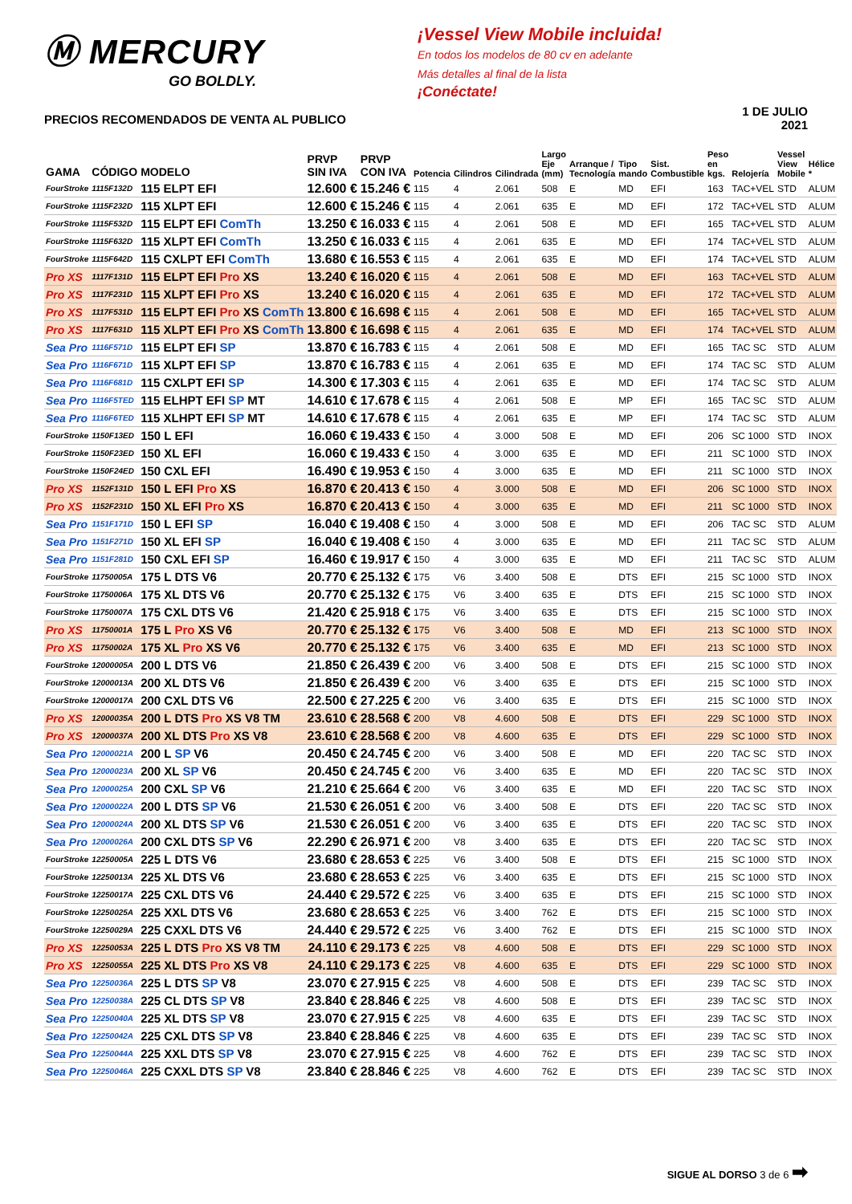Ⓜ MERCURY
GO BOLDLY.
PRECIOS RECOMENDADOS DE VENTA AL PUBLICO
¡Vessel View Mobile incluida!
En todos los modelos de 80 cv en adelante
Más detalles al final de la lista
¡Conéctate!
1 DE JULIO 2021
| GAMA | CÓDIGO | MODELO | PRVP SIN IVA | PRVP CON IVA | Potencia | Cilindros | Cilindrada | Largo Eje (mm) | Arranque / Tecnología | Tipo mando | Sist. Combustible | Peso en kgs. | Relojería | Vessel View Mobile | Hélice * |
| --- | --- | --- | --- | --- | --- | --- | --- | --- | --- | --- | --- | --- | --- | --- | --- |
| FourStroke | 1115F132D | 115 ELPT EFI | 12.600 € | 15.246 € | 115 | 4 | 2.061 | 508 | E | MD | EFI | 163 | TAC+VEL | STD | ALUM |
| FourStroke | 1115F232D | 115 XLPT EFI | 12.600 € | 15.246 € | 115 | 4 | 2.061 | 635 | E | MD | EFI | 172 | TAC+VEL | STD | ALUM |
| FourStroke | 1115F532D | 115 ELPT EFI ComTh | 13.250 € | 16.033 € | 115 | 4 | 2.061 | 508 | E | MD | EFI | 165 | TAC+VEL | STD | ALUM |
| FourStroke | 1115F632D | 115 XLPT EFI ComTh | 13.250 € | 16.033 € | 115 | 4 | 2.061 | 635 | E | MD | EFI | 174 | TAC+VEL | STD | ALUM |
| FourStroke | 1115F642D | 115 CXLPT EFI ComTh | 13.680 € | 16.553 € | 115 | 4 | 2.061 | 635 | E | MD | EFI | 174 | TAC+VEL | STD | ALUM |
| Pro XS | 1117F131D | 115 ELPT EFI Pro XS | 13.240 € | 16.020 € | 115 | 4 | 2.061 | 508 | E | MD | EFI | 163 | TAC+VEL | STD | ALUM |
| Pro XS | 1117F231D | 115 XLPT EFI Pro XS | 13.240 € | 16.020 € | 115 | 4 | 2.061 | 635 | E | MD | EFI | 172 | TAC+VEL | STD | ALUM |
| Pro XS | 1117F531D | 115 ELPT EFI Pro XS ComTh | 13.800 € | 16.698 € | 115 | 4 | 2.061 | 508 | E | MD | EFI | 165 | TAC+VEL | STD | ALUM |
| Pro XS | 1117F631D | 115 XLPT EFI Pro XS ComTh | 13.800 € | 16.698 € | 115 | 4 | 2.061 | 635 | E | MD | EFI | 174 | TAC+VEL | STD | ALUM |
| Sea Pro | 1116F571D | 115 ELPT EFI SP | 13.870 € | 16.783 € | 115 | 4 | 2.061 | 508 | E | MD | EFI | 165 | TAC SC | STD | ALUM |
| Sea Pro | 1116F671D | 115 XLPT EFI SP | 13.870 € | 16.783 € | 115 | 4 | 2.061 | 635 | E | MD | EFI | 174 | TAC SC | STD | ALUM |
| Sea Pro | 1116F681D | 115 CXLPT EFI SP | 14.300 € | 17.303 € | 115 | 4 | 2.061 | 635 | E | MD | EFI | 174 | TAC SC | STD | ALUM |
| Sea Pro | 1116F5TED | 115 ELHPT EFI SP MT | 14.610 € | 17.678 € | 115 | 4 | 2.061 | 508 | E | MP | EFI | 165 | TAC SC | STD | ALUM |
| Sea Pro | 1116F6TED | 115 XLHPT EFI SP MT | 14.610 € | 17.678 € | 115 | 4 | 2.061 | 635 | E | MP | EFI | 174 | TAC SC | STD | ALUM |
| FourStroke | 1150F13ED | 150 L EFI | 16.060 € | 19.433 € | 150 | 4 | 3.000 | 508 | E | MD | EFI | 206 | SC 1000 | STD | INOX |
| FourStroke | 1150F23ED | 150 XL EFI | 16.060 € | 19.433 € | 150 | 4 | 3.000 | 635 | E | MD | EFI | 211 | SC 1000 | STD | INOX |
| FourStroke | 1150F24ED | 150 CXL EFI | 16.490 € | 19.953 € | 150 | 4 | 3.000 | 635 | E | MD | EFI | 211 | SC 1000 | STD | INOX |
| Pro XS | 1152F131D | 150 L EFI Pro XS | 16.870 € | 20.413 € | 150 | 4 | 3.000 | 508 | E | MD | EFI | 206 | SC 1000 | STD | INOX |
| Pro XS | 1152F231D | 150 XL EFI Pro XS | 16.870 € | 20.413 € | 150 | 4 | 3.000 | 635 | E | MD | EFI | 211 | SC 1000 | STD | INOX |
| Sea Pro | 1151F171D | 150 L EFI SP | 16.040 € | 19.408 € | 150 | 4 | 3.000 | 508 | E | MD | EFI | 206 | TAC SC | STD | ALUM |
| Sea Pro | 1151F271D | 150 XL EFI SP | 16.040 € | 19.408 € | 150 | 4 | 3.000 | 635 | E | MD | EFI | 211 | TAC SC | STD | ALUM |
| Sea Pro | 1151F281D | 150 CXL EFI SP | 16.460 € | 19.917 € | 150 | 4 | 3.000 | 635 | E | MD | EFI | 211 | TAC SC | STD | ALUM |
| FourStroke | 11750005A | 175 L DTS V6 | 20.770 € | 25.132 € | 175 | V6 | 3.400 | 508 | E | DTS | EFI | 215 | SC 1000 | STD | INOX |
| FourStroke | 11750006A | 175 XL DTS V6 | 20.770 € | 25.132 € | 175 | V6 | 3.400 | 635 | E | DTS | EFI | 215 | SC 1000 | STD | INOX |
| FourStroke | 11750007A | 175 CXL DTS V6 | 21.420 € | 25.918 € | 175 | V6 | 3.400 | 635 | E | DTS | EFI | 215 | SC 1000 | STD | INOX |
| Pro XS | 11750001A | 175 L Pro XS V6 | 20.770 € | 25.132 € | 175 | V6 | 3.400 | 508 | E | MD | EFI | 213 | SC 1000 | STD | INOX |
| Pro XS | 11750002A | 175 XL Pro XS V6 | 20.770 € | 25.132 € | 175 | V6 | 3.400 | 635 | E | MD | EFI | 213 | SC 1000 | STD | INOX |
| FourStroke | 12000005A | 200 L DTS V6 | 21.850 € | 26.439 € | 200 | V6 | 3.400 | 508 | E | DTS | EFI | 215 | SC 1000 | STD | INOX |
| FourStroke | 12000013A | 200 XL DTS V6 | 21.850 € | 26.439 € | 200 | V6 | 3.400 | 635 | E | DTS | EFI | 215 | SC 1000 | STD | INOX |
| FourStroke | 12000017A | 200 CXL DTS V6 | 22.500 € | 27.225 € | 200 | V6 | 3.400 | 635 | E | DTS | EFI | 215 | SC 1000 | STD | INOX |
| Pro XS | 12000035A | 200 L DTS Pro XS V8 TM | 23.610 € | 28.568 € | 200 | V8 | 4.600 | 508 | E | DTS | EFI | 229 | SC 1000 | STD | INOX |
| Pro XS | 12000037A | 200 XL DTS Pro XS V8 | 23.610 € | 28.568 € | 200 | V8 | 4.600 | 635 | E | DTS | EFI | 229 | SC 1000 | STD | INOX |
| Sea Pro | 12000021A | 200 L SP V6 | 20.450 € | 24.745 € | 200 | V6 | 3.400 | 508 | E | MD | EFI | 220 | TAC SC | STD | INOX |
| Sea Pro | 12000023A | 200 XL SP V6 | 20.450 € | 24.745 € | 200 | V6 | 3.400 | 635 | E | MD | EFI | 220 | TAC SC | STD | INOX |
| Sea Pro | 12000025A | 200 CXL SP V6 | 21.210 € | 25.664 € | 200 | V6 | 3.400 | 635 | E | MD | EFI | 220 | TAC SC | STD | INOX |
| Sea Pro | 12000022A | 200 L DTS SP V6 | 21.530 € | 26.051 € | 200 | V6 | 3.400 | 508 | E | DTS | EFI | 220 | TAC SC | STD | INOX |
| Sea Pro | 12000024A | 200 XL DTS SP V6 | 21.530 € | 26.051 € | 200 | V6 | 3.400 | 635 | E | DTS | EFI | 220 | TAC SC | STD | INOX |
| Sea Pro | 12000026A | 200 CXL DTS SP V6 | 22.290 € | 26.971 € | 200 | V8 | 3.400 | 635 | E | DTS | EFI | 220 | TAC SC | STD | INOX |
| FourStroke | 12250005A | 225 L DTS V6 | 23.680 € | 28.653 € | 225 | V6 | 3.400 | 508 | E | DTS | EFI | 215 | SC 1000 | STD | INOX |
| FourStroke | 12250013A | 225 XL DTS V6 | 23.680 € | 28.653 € | 225 | V6 | 3.400 | 635 | E | DTS | EFI | 215 | SC 1000 | STD | INOX |
| FourStroke | 12250017A | 225 CXL DTS V6 | 24.440 € | 29.572 € | 225 | V6 | 3.400 | 635 | E | DTS | EFI | 215 | SC 1000 | STD | INOX |
| FourStroke | 12250025A | 225 XXL DTS V6 | 23.680 € | 28.653 € | 225 | V6 | 3.400 | 762 | E | DTS | EFI | 215 | SC 1000 | STD | INOX |
| FourStroke | 12250029A | 225 CXXL DTS V6 | 24.440 € | 29.572 € | 225 | V6 | 3.400 | 762 | E | DTS | EFI | 215 | SC 1000 | STD | INOX |
| Pro XS | 12250053A | 225 L DTS Pro XS V8 TM | 24.110 € | 29.173 € | 225 | V8 | 4.600 | 508 | E | DTS | EFI | 229 | SC 1000 | STD | INOX |
| Pro XS | 12250055A | 225 XL DTS Pro XS V8 | 24.110 € | 29.173 € | 225 | V8 | 4.600 | 635 | E | DTS | EFI | 229 | SC 1000 | STD | INOX |
| Sea Pro | 12250036A | 225 L DTS SP V8 | 23.070 € | 27.915 € | 225 | V8 | 4.600 | 508 | E | DTS | EFI | 239 | TAC SC | STD | INOX |
| Sea Pro | 12250038A | 225 CL DTS SP V8 | 23.840 € | 28.846 € | 225 | V8 | 4.600 | 508 | E | DTS | EFI | 239 | TAC SC | STD | INOX |
| Sea Pro | 12250040A | 225 XL DTS SP V8 | 23.070 € | 27.915 € | 225 | V8 | 4.600 | 635 | E | DTS | EFI | 239 | TAC SC | STD | INOX |
| Sea Pro | 12250042A | 225 CXL DTS SP V8 | 23.840 € | 28.846 € | 225 | V8 | 4.600 | 635 | E | DTS | EFI | 239 | TAC SC | STD | INOX |
| Sea Pro | 12250044A | 225 XXL DTS SP V8 | 23.070 € | 27.915 € | 225 | V8 | 4.600 | 762 | E | DTS | EFI | 239 | TAC SC | STD | INOX |
| Sea Pro | 12250046A | 225 CXXL DTS SP V8 | 23.840 € | 28.846 € | 225 | V8 | 4.600 | 762 | E | DTS | EFI | 239 | TAC SC | STD | INOX |
SIGUE AL DORSO 3 de 6 ➡